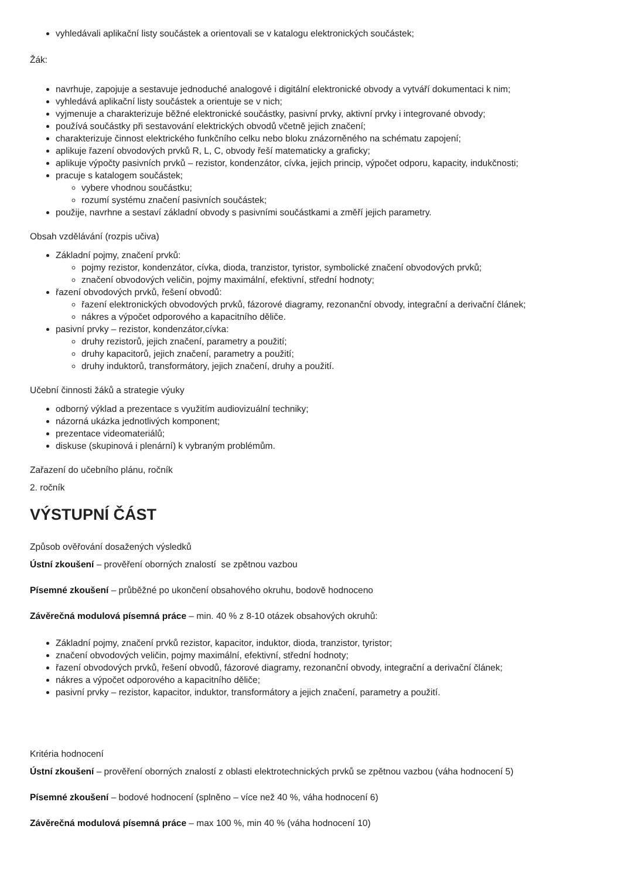vyhledávali aplikační listy součástek a orientovali se v katalogu elektronických součástek;
Žák:
navrhuje, zapojuje a sestavuje jednoduché analogové i digitální elektronické obvody a vytváří dokumentaci k nim;
vyhledává aplikační listy součástek a orientuje se v nich;
vyjmenuje a charakterizuje běžné elektronické součástky, pasivní prvky, aktivní prvky i integrované obvody;
používá součástky při sestavování elektrických obvodů včetně jejich značení;
charakterizuje činnost elektrického funkčního celku nebo bloku znázorněného na schématu zapojení;
aplikuje řazení obvodových prvků R, L, C, obvody řeší matematicky a graficky;
aplikuje výpočty pasivních prvků – rezistor, kondenzátor, cívka, jejich princip, výpočet odporu, kapacity, indukčnosti;
pracuje s katalogem součástek;
vybere vhodnou součástku;
rozumí systému značení pasivních součástek;
použije, navrhne a sestaví základní obvody s pasivními součástkami a změří jejich parametry.
Obsah vzdělávání (rozpis učiva)
Základní pojmy, značení prvků:
pojmy rezistor, kondenzátor, cívka, dioda, tranzistor, tyristor, symbolické značení obvodových prvků;
značení obvodových veličin, pojmy maximální, efektivní, střední hodnoty;
řazení obvodových prvků, řešení obvodů:
řazení elektronických obvodových prvků, fázorové diagramy, rezonanční obvody, integrační a derivační článek;
nákres a výpočet odporového a kapacitního děliče.
pasivní prvky – rezistor, kondenzátor,cívka:
druhy rezistorů, jejich značení, parametry a použití;
druhy kapacitorů, jejich značení, parametry a použití;
druhy induktorů, transformátory, jejich značení, druhy a použití.
Učební činnosti žáků a strategie výuky
odborný výklad a prezentace s využitím audiovizuální techniky;
názorná ukázka jednotlivých komponent;
prezentace videomateriálů;
diskuse (skupinová i plenární) k vybraným problémům.
Zařazení do učebního plánu, ročník
2. ročník
VÝSTUPNÍ ČÁST
Způsob ověřování dosažených výsledků
Ústní zkoušení – prověření oborných znalostí se zpětnou vazbou
Písemné zkoušení – průběžné po ukončení obsahového okruhu, bodově hodnoceno
Závěrečná modulová písemná práce – min. 40 % z 8-10 otázek obsahových okruhů:
Základní pojmy, značení prvků rezistor, kapacitor, induktor, dioda, tranzistor, tyristor;
značení obvodových veličin, pojmy maximální, efektivní, střední hodnoty;
řazení obvodových prvků, řešení obvodů, fázorové diagramy, rezonanční obvody, integrační a derivační článek;
nákres a výpočet odporového a kapacitního děliče;
pasivní prvky – rezistor, kapacitor, induktor, transformátory a jejich značení, parametry a použití.
Kritéria hodnocení
Ústní zkoušení – prověření oborných znalostí z oblasti elektrotechnických prvků se zpětnou vazbou (váha hodnocení 5)
Písemné zkoušení – bodové hodnocení (splněno – více než 40 %, váha hodnocení 6)
Závěrečná modulová písemná práce – max 100 %, min 40 % (váha hodnocení 10)